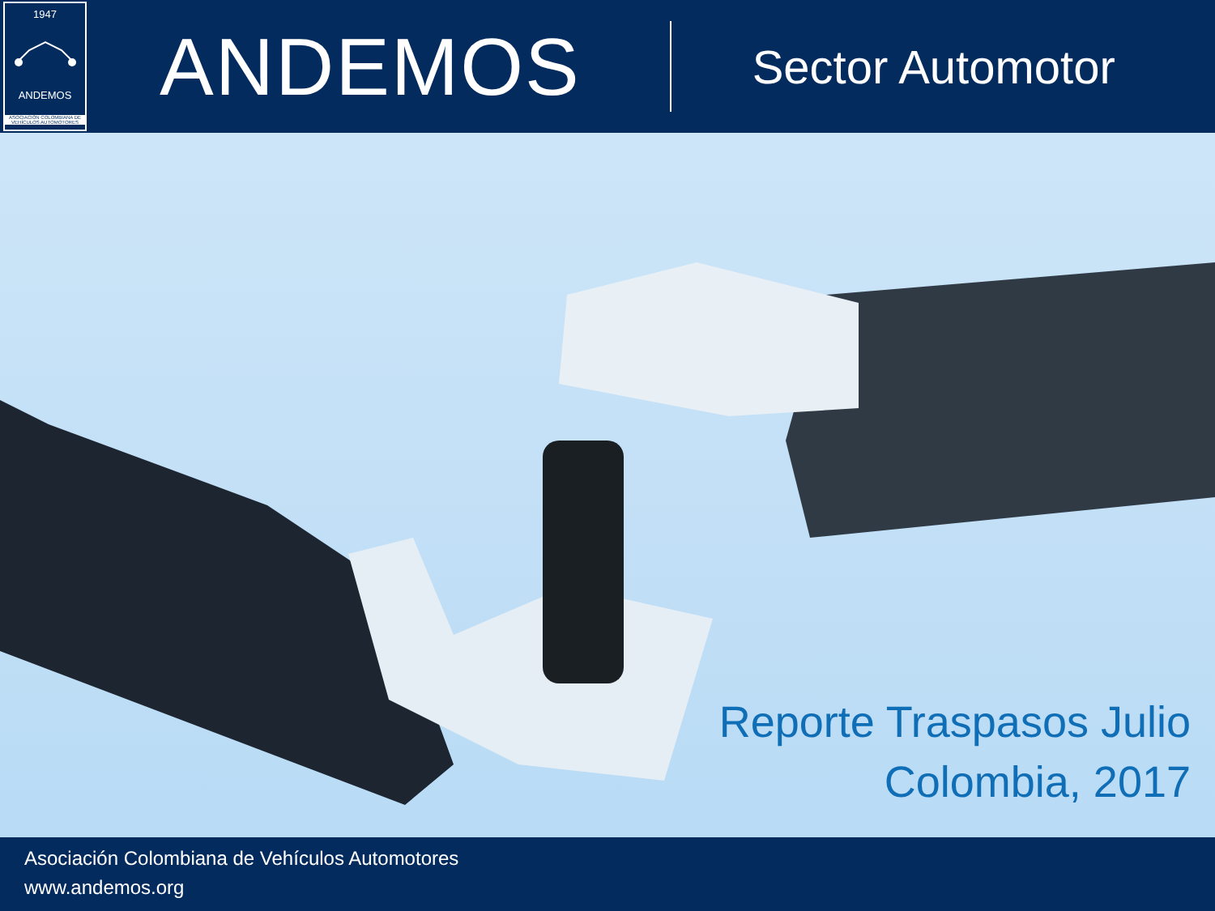1947
ANDEMOS
ASOCIACIÓN COLOMBIANA DE VEHÍCULOS AUTOMOTORES
ANDEMOS
Sector Automotor
Reporte Traspasos Julio
Colombia, 2017
Asociación Colombiana de Vehículos Automotores
www.andemos.org